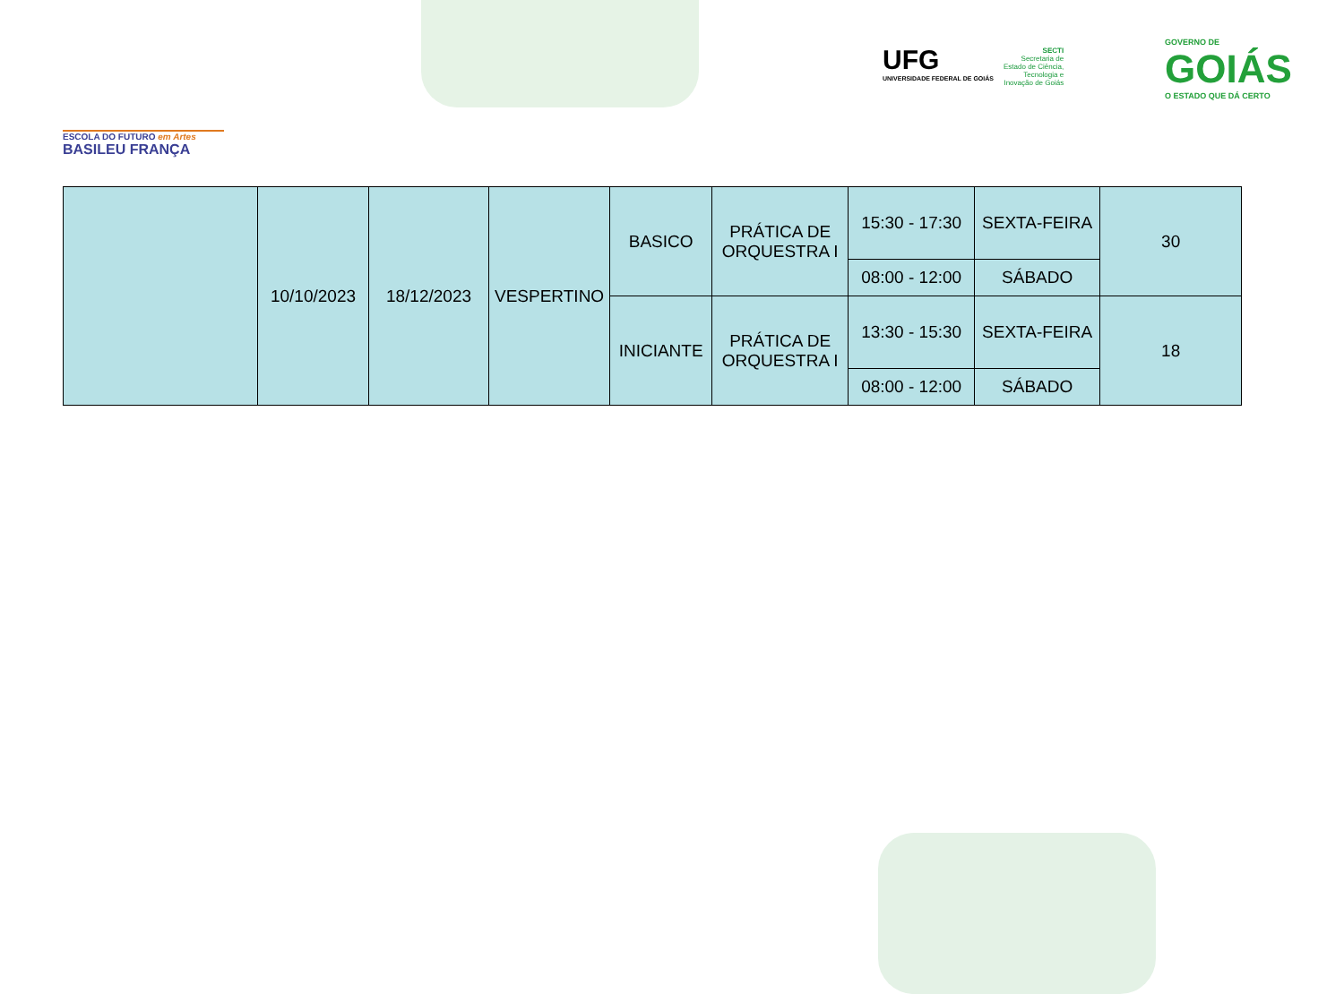ESCOLA DO FUTURO em Artes
BASILEU FRANÇA
UFG
UNIVERSIDADE FEDERAL DE GOIÁS
SECTI
Secretaria de
Estado de Ciência,
Tecnologia e
Inovação de Goiás
GOVERNO DE
GOIÁS
O ESTADO QUE DÁ CERTO
| | 10/10/2023 | 18/12/2023 | VESPERTINO | BASICO | PRÁTICA DE ORQUESTRA I | 15:30 - 17:30 | SEXTA-FEIRA | 30 |
| | | | | | | 08:00 - 12:00 | SÁBADO | |
| | | | | INICIANTE | PRÁTICA DE ORQUESTRA I | 13:30 - 15:30 | SEXTA-FEIRA | 18 |
| | | | | | | 08:00 - 12:00 | SÁBADO | |